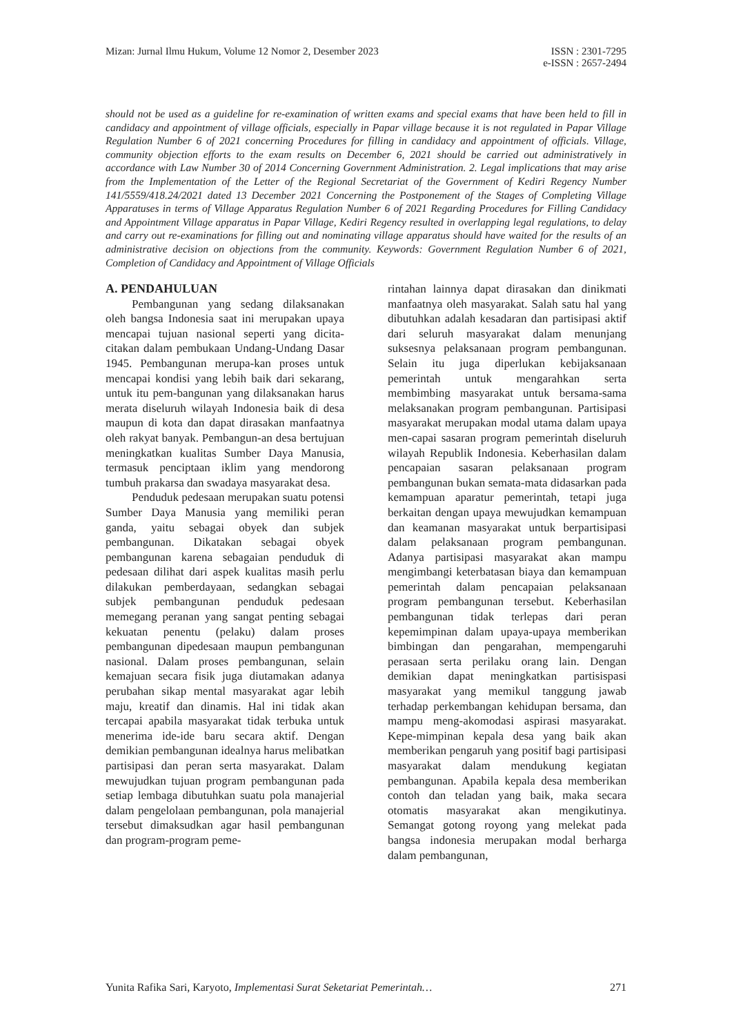Mizan: Jurnal Ilmu Hukum, Volume 12 Nomor 2, Desember 2023
ISSN : 2301-7295
e-ISSN : 2657-2494
should not be used as a guideline for re-examination of written exams and special exams that have been held to fill in candidacy and appointment of village officials, especially in Papar village because it is not regulated in Papar Village Regulation Number 6 of 2021 concerning Procedures for filling in candidacy and appointment of officials. Village, community objection efforts to the exam results on December 6, 2021 should be carried out administratively in accordance with Law Number 30 of 2014 Concerning Government Administration. 2. Legal implications that may arise from the Implementation of the Letter of the Regional Secretariat of the Government of Kediri Regency Number 141/5559/418.24/2021 dated 13 December 2021 Concerning the Postponement of the Stages of Completing Village Apparatuses in terms of Village Apparatus Regulation Number 6 of 2021 Regarding Procedures for Filling Candidacy and Appointment Village apparatus in Papar Village, Kediri Regency resulted in overlapping legal regulations, to delay and carry out re-examinations for filling out and nominating village apparatus should have waited for the results of an administrative decision on objections from the community. Keywords: Government Regulation Number 6 of 2021, Completion of Candidacy and Appointment of Village Officials
A. PENDAHULUAN
Pembangunan yang sedang dilaksanakan oleh bangsa Indonesia saat ini merupakan upaya mencapai tujuan nasional seperti yang dicita-citakan dalam pembukaan Undang-Undang Dasar 1945. Pembangunan merupa-kan proses untuk mencapai kondisi yang lebih baik dari sekarang, untuk itu pem-bangunan yang dilaksanakan harus merata diseluruh wilayah Indonesia baik di desa maupun di kota dan dapat dirasakan manfaatnya oleh rakyat banyak. Pembangun-an desa bertujuan meningkatkan kualitas Sumber Daya Manusia, termasuk penciptaan iklim yang mendorong tumbuh prakarsa dan swadaya masyarakat desa.
Penduduk pedesaan merupakan suatu potensi Sumber Daya Manusia yang memiliki peran ganda, yaitu sebagai obyek dan subjek pembangunan. Dikatakan sebagai obyek pembangunan karena sebagaian penduduk di pedesaan dilihat dari aspek kualitas masih perlu dilakukan pemberdayaan, sedangkan sebagai subjek pembangunan penduduk pedesaan memegang peranan yang sangat penting sebagai kekuatan penentu (pelaku) dalam proses pembangunan dipedesaan maupun pembangunan nasional. Dalam proses pembangunan, selain kemajuan secara fisik juga diutamakan adanya perubahan sikap mental masyarakat agar lebih maju, kreatif dan dinamis. Hal ini tidak akan tercapai apabila masyarakat tidak terbuka untuk menerima ide-ide baru secara aktif. Dengan demikian pembangunan idealnya harus melibatkan partisipasi dan peran serta masyarakat. Dalam mewujudkan tujuan program pembangunan pada setiap lembaga dibutuhkan suatu pola manajerial dalam pengelolaan pembangunan, pola manajerial tersebut dimaksudkan agar hasil pembangunan dan program-program peme-
rintahan lainnya dapat dirasakan dan dinikmati manfaatnya oleh masyarakat. Salah satu hal yang dibutuhkan adalah kesadaran dan partisipasi aktif dari seluruh masyarakat dalam menunjang suksesnya pelaksanaan program pembangunan. Selain itu juga diperlukan kebijaksanaan pemerintah untuk mengarahkan serta membimbing masyarakat untuk bersama-sama melaksanakan program pembangunan. Partisipasi masyarakat merupakan modal utama dalam upaya men-capai sasaran program pemerintah diseluruh wilayah Republik Indonesia. Keberhasilan dalam pencapaian sasaran pelaksanaan program pembangunan bukan semata-mata didasarkan pada kemampuan aparatur pemerintah, tetapi juga berkaitan dengan upaya mewujudkan kemampuan dan keamanan masyarakat untuk berpartisipasi dalam pelaksanaan program pembangunan. Adanya partisipasi masyarakat akan mampu mengimbangi keterbatasan biaya dan kemampuan pemerintah dalam pencapaian pelaksanaan program pembangunan tersebut. Keberhasilan pembangunan tidak terlepas dari peran kepemimpinan dalam upaya-upaya memberikan bimbingan dan pengarahan, mempengaruhi perasaan serta perilaku orang lain. Dengan demikian dapat meningkatkan partisispasi masyarakat yang memikul tanggung jawab terhadap perkembangan kehidupan bersama, dan mampu meng-akomodasi aspirasi masyarakat. Kepe-mimpinan kepala desa yang baik akan memberikan pengaruh yang positif bagi partisipasi masyarakat dalam mendukung kegiatan pembangunan. Apabila kepala desa memberikan contoh dan teladan yang baik, maka secara otomatis masyarakat akan mengikutinya. Semangat gotong royong yang melekat pada bangsa indonesia merupakan modal berharga dalam pembangunan,
Yunita Rafika Sari, Karyoto, Implementasi Surat Seketariat Pemerintah…
271